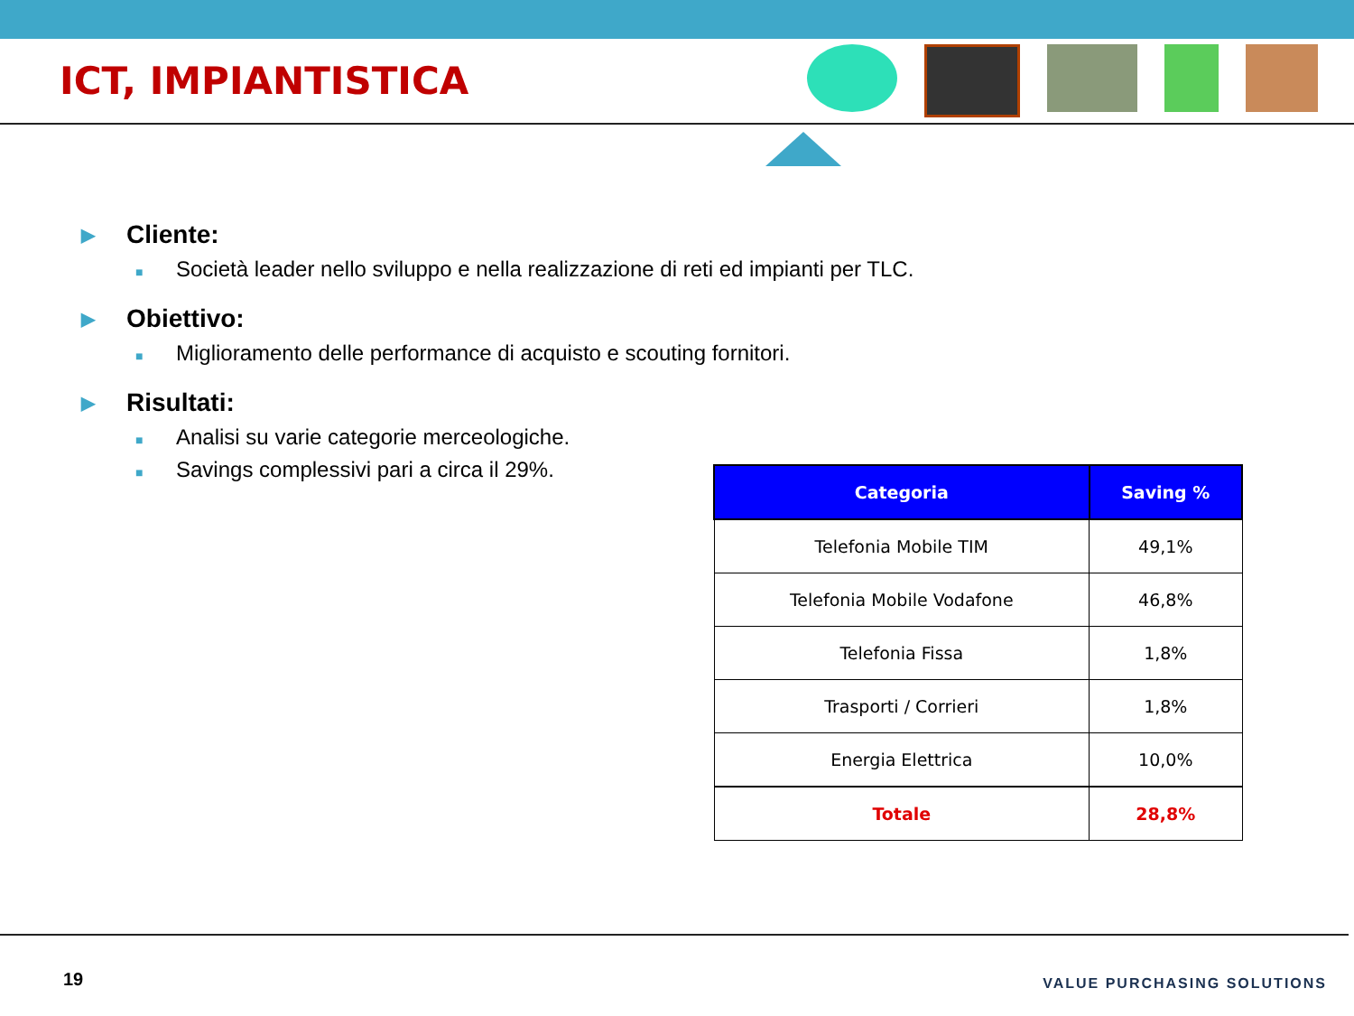ICT, IMPIANTISTICA
▶ Cliente:
■ Società leader nello sviluppo e nella realizzazione di reti ed impianti per TLC.
▶ Obiettivo:
■ Miglioramento delle performance di acquisto e scouting fornitori.
▶ Risultati:
■ Analisi su varie categorie merceologiche.
■ Savings complessivi pari a circa il 29%.
| Categoria | Saving % |
| --- | --- |
| Telefonia Mobile TIM | 49,1% |
| Telefonia Mobile Vodafone | 46,8% |
| Telefonia Fissa | 1,8% |
| Trasporti / Corrieri | 1,8% |
| Energia Elettrica | 10,0% |
| Totale | 28,8% |
19 VALUE PURCHASING SOLUTIONS